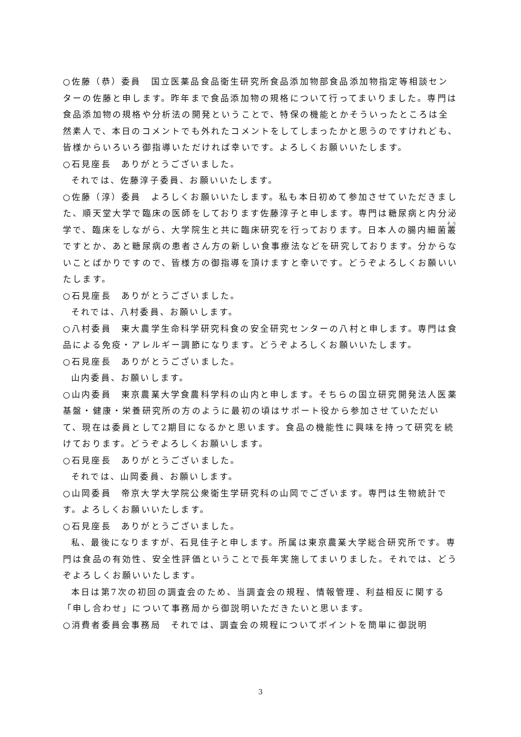○佐藤（恭）委員　国立医薬品食品衛生研究所食品添加物部食品添加物指定等相談センターの佐藤と申します。昨年まで食品添加物の規格について行ってまいりました。専門は食品添加物の規格や分析法の開発ということで、特保の機能とかそういったところは全然素人で、本日のコメントでも外れたコメントをしてしまったかと思うのですけれども、皆様からいろいろ御指導いただければ幸いです。よろしくお願いいたします。
○石見座長　ありがとうございました。
それでは、佐藤淳子委員、お願いいたします。
○佐藤（淳）委員　よろしくお願いいたします。私も本日初めて参加させていただきました、順天堂大学で臨床の医師をしております佐藤淳子と申します。専門は糖尿病と内分泌学で、臨床をしながら、大学院生と共に臨床研究を行っております。日本人の腸内細菌叢ですとか、あと糖尿病の患者さん方の新しい食事療法などを研究しております。分からないことばかりですので、皆様方の御指導を頂けますと幸いです。どうぞよろしくお願いいたします。
○石見座長　ありがとうございました。
それでは、八村委員、お願いします。
○八村委員　東大農学生命科学研究科食の安全研究センターの八村と申します。専門は食品による免疫・アレルギー調節になります。どうぞよろしくお願いいたします。
○石見座長　ありがとうございました。
山内委員、お願いします。
○山内委員　東京農業大学食農科学科の山内と申します。そちらの国立研究開発法人医薬基盤・健康・栄養研究所の方のように最初の頃はサポート役から参加させていただいて、現在は委員として2期目になるかと思います。食品の機能性に興味を持って研究を続けております。どうぞよろしくお願いします。
○石見座長　ありがとうございました。
それでは、山岡委員、お願いします。
○山岡委員　帝京大学大学院公衆衛生学研究科の山岡でございます。専門は生物統計です。よろしくお願いいたします。
○石見座長　ありがとうございました。
私、最後になりますが、石見佳子と申します。所属は東京農業大学総合研究所です。専門は食品の有効性、安全性評価ということで長年実施してまいりました。それでは、どうぞよろしくお願いいたします。
本日は第7次の初回の調査会のため、当調査会の規程、情報管理、利益相反に関する「申し合わせ」について事務局から御説明いただきたいと思います。
○消費者委員会事務局　それでは、調査会の規程についてポイントを簡単に御説明
3